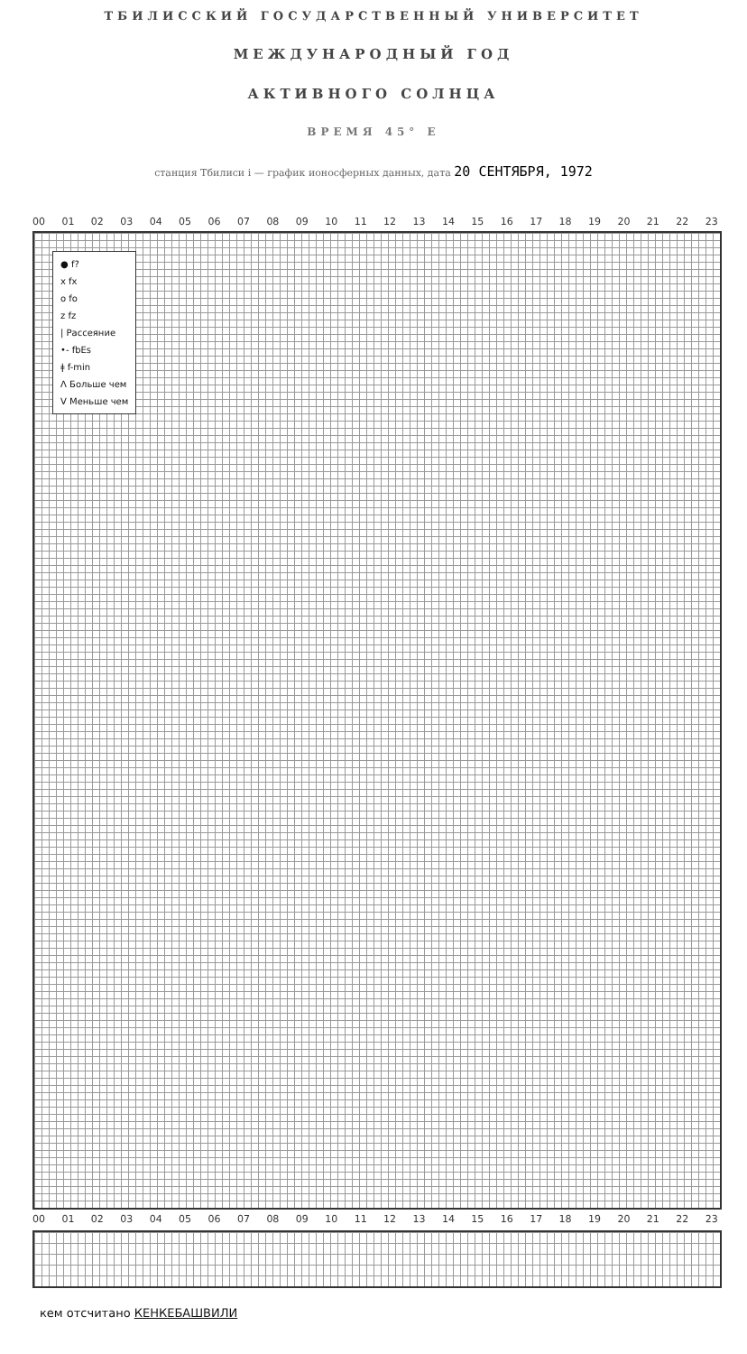ТБИЛИССКИЙ ГОСУДАРСТВЕННЫЙ УНИВЕРСИТЕТ
МЕЖДУНАРОДНЫЙ ГОД
АКТИВНОГО СОЛНЦА
ВРЕМЯ 45° E
станция Тбилиси i — график ионосферных данных, дата 20 СЕНТЯБРЯ, 1972
00 01 02 03 04 05 06 07 08 09 10 11 12 13 14 15 16 17 18 19 20 21 22 23
● f?
x fx
o fo
z fz
| Рассеяние
•- fbEs
ǂ f-min
Λ Больше чем
V Меньше чем
00 01 02 03 04 05 06 07 08 09 10 11 12 13 14 15 16 17 18 19 20 21 22 23
кем отсчитано КЕНКЕБАШВИЛИ